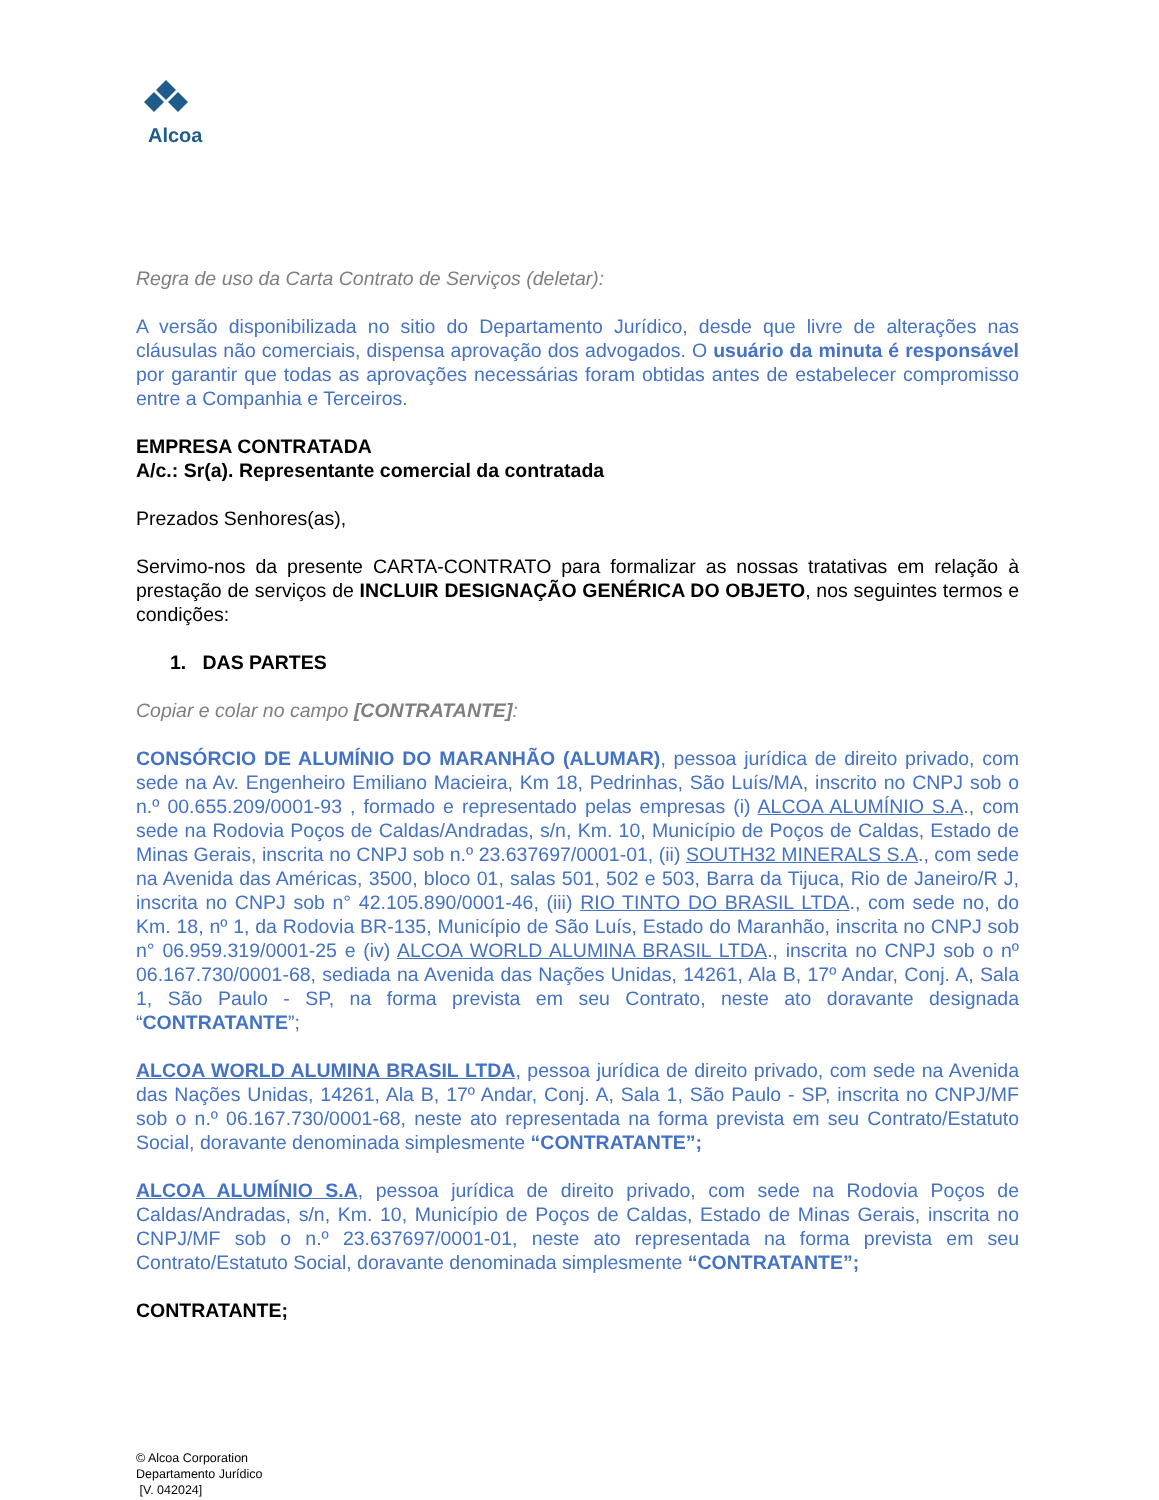Alcoa
Regra de uso da Carta Contrato de Serviços (deletar):
A versão disponibilizada no sitio do Departamento Jurídico, desde que livre de alterações nas cláusulas não comerciais, dispensa aprovação dos advogados. O usuário da minuta é responsável por garantir que todas as aprovações necessárias foram obtidas antes de estabelecer compromisso entre a Companhia e Terceiros.
EMPRESA CONTRATADA
A/c.: Sr(a). Representante comercial da contratada
Prezados Senhores(as),
Servimo-nos da presente CARTA-CONTRATO para formalizar as nossas tratativas em relação à prestação de serviços de INCLUIR DESIGNAÇÃO GENÉRICA DO OBJETO, nos seguintes termos e condições:
1. DAS PARTES
Copiar e colar no campo [CONTRATANTE]:
CONSÓRCIO DE ALUMÍNIO DO MARANHÃO (ALUMAR), pessoa jurídica de direito privado, com sede na Av. Engenheiro Emiliano Macieira, Km 18, Pedrinhas, São Luís/MA, inscrito no CNPJ sob o n.º 00.655.209/0001-93 , formado e representado pelas empresas (i) ALCOA ALUMÍNIO S.A., com sede na Rodovia Poços de Caldas/Andradas, s/n, Km. 10, Município de Poços de Caldas, Estado de Minas Gerais, inscrita no CNPJ sob n.º 23.637697/0001-01, (ii) SOUTH32 MINERALS S.A., com sede na Avenida das Américas, 3500, bloco 01, salas 501, 502 e 503, Barra da Tijuca, Rio de Janeiro/R J, inscrita no CNPJ sob n° 42.105.890/0001-46, (iii) RIO TINTO DO BRASIL LTDA., com sede no, do Km. 18, nº 1, da Rodovia BR-135, Município de São Luís, Estado do Maranhão, inscrita no CNPJ sob n° 06.959.319/0001-25 e (iv) ALCOA WORLD ALUMINA BRASIL LTDA., inscrita no CNPJ sob o nº 06.167.730/0001-68, sediada na Avenida das Nações Unidas, 14261, Ala B, 17º Andar, Conj. A, Sala 1, São Paulo - SP, na forma prevista em seu Contrato, neste ato doravante designada “CONTRATANTE”;
ALCOA WORLD ALUMINA BRASIL LTDA, pessoa jurídica de direito privado, com sede na Avenida das Nações Unidas, 14261, Ala B, 17º Andar, Conj. A, Sala 1, São Paulo - SP, inscrita no CNPJ/MF sob o n.º 06.167.730/0001-68, neste ato representada na forma prevista em seu Contrato/Estatuto Social, doravante denominada simplesmente “CONTRATANTE”;
ALCOA ALUMÍNIO S.A, pessoa jurídica de direito privado, com sede na Rodovia Poços de Caldas/Andradas, s/n, Km. 10, Município de Poços de Caldas, Estado de Minas Gerais, inscrita no CNPJ/MF sob o n.º 23.637697/0001-01, neste ato representada na forma prevista em seu Contrato/Estatuto Social, doravante denominada simplesmente “CONTRATANTE”;
CONTRATANTE;
© Alcoa Corporation
Departamento Jurídico
[V. 042024]